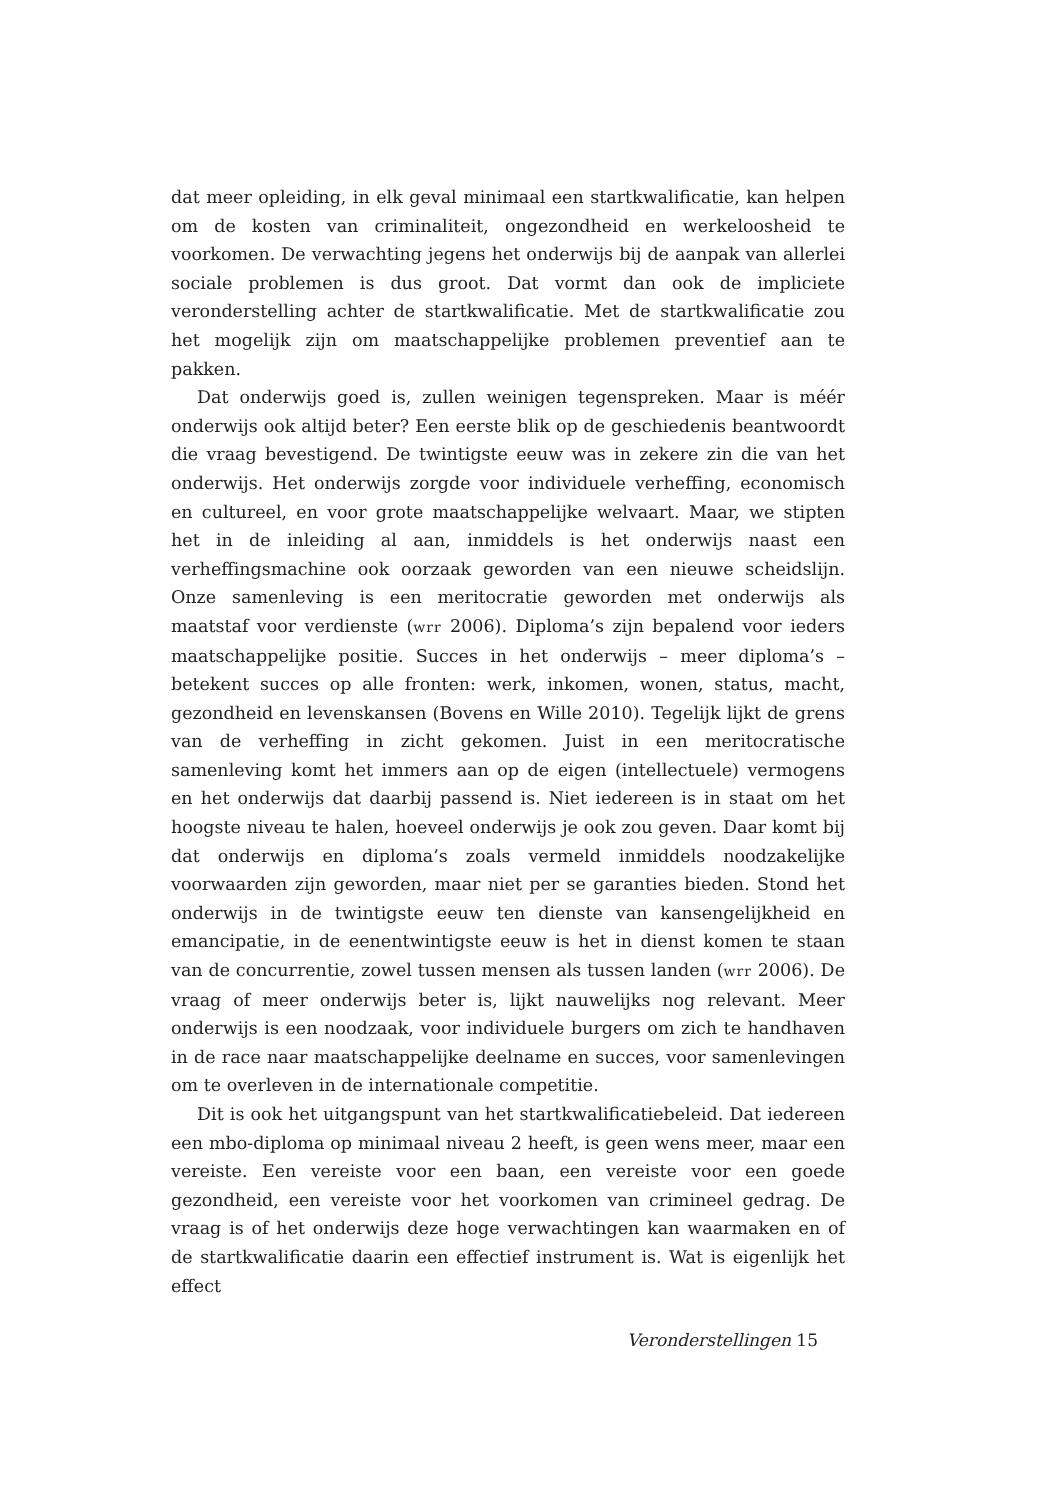dat meer opleiding, in elk geval minimaal een startkwalificatie, kan helpen om de kosten van criminaliteit, ongezondheid en werkeloosheid te voorkomen. De verwachting jegens het onderwijs bij de aanpak van allerlei sociale problemen is dus groot. Dat vormt dan ook de impliciete veronderstelling achter de startkwalificatie. Met de startkwalificatie zou het mogelijk zijn om maatschappelijke problemen preventief aan te pakken.
Dat onderwijs goed is, zullen weinigen tegenspreken. Maar is méér onderwijs ook altijd beter? Een eerste blik op de geschiedenis beantwoordt die vraag bevestigend. De twintigste eeuw was in zekere zin die van het onderwijs. Het onderwijs zorgde voor individuele verheffing, economisch en cultureel, en voor grote maatschappelijke welvaart. Maar, we stipten het in de inleiding al aan, inmiddels is het onderwijs naast een verheffingsmachine ook oorzaak geworden van een nieuwe scheidslijn. Onze samenleving is een meritocratie geworden met onderwijs als maatstaf voor verdienste (wrr 2006). Diploma’s zijn bepalend voor ieders maatschappelijke positie. Succes in het onderwijs – meer diploma’s – betekent succes op alle fronten: werk, inkomen, wonen, status, macht, gezondheid en levenskansen (Bovens en Wille 2010). Tegelijk lijkt de grens van de verheffing in zicht gekomen. Juist in een meritocratische samenleving komt het immers aan op de eigen (intellectuele) vermogens en het onderwijs dat daarbij passend is. Niet iedereen is in staat om het hoogste niveau te halen, hoeveel onderwijs je ook zou geven. Daar komt bij dat onderwijs en diploma’s zoals vermeld inmiddels noodzakelijke voorwaarden zijn geworden, maar niet per se garanties bieden. Stond het onderwijs in de twintigste eeuw ten dienste van kansengelijkheid en emancipatie, in de eenentwintigste eeuw is het in dienst komen te staan van de concurrentie, zowel tussen mensen als tussen landen (wrr 2006). De vraag of meer onderwijs beter is, lijkt nauwelijks nog relevant. Meer onderwijs is een noodzaak, voor individuele burgers om zich te handhaven in de race naar maatschappelijke deelname en succes, voor samenlevingen om te overleven in de internationale competitie.
Dit is ook het uitgangspunt van het startkwalificatiebeleid. Dat iedereen een mbo-diploma op minimaal niveau 2 heeft, is geen wens meer, maar een vereiste. Een vereiste voor een baan, een vereiste voor een goede gezondheid, een vereiste voor het voorkomen van crimineel gedrag. De vraag is of het onderwijs deze hoge verwachtingen kan waarmaken en of de startkwalificatie daarin een effectief instrument is. Wat is eigenlijk het effect
Veronderstellingen 15